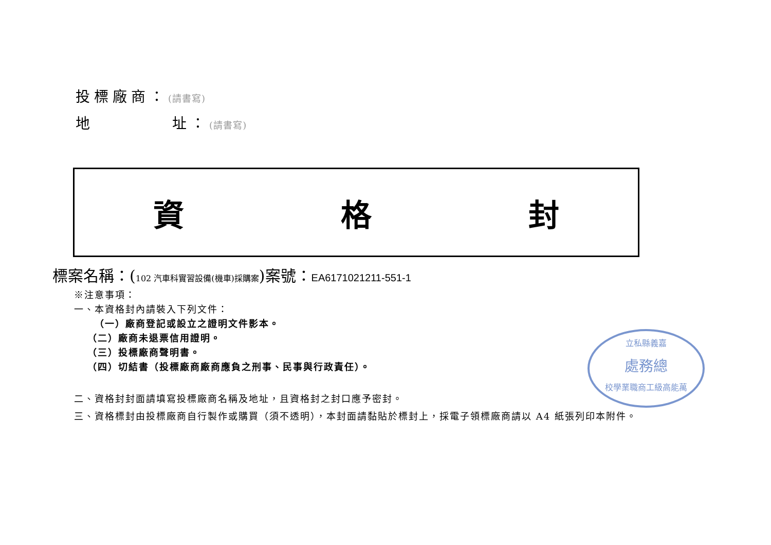投標廠商：(請書寫)
地 址：(請書寫)
資 格 封
標案名稱：(102 汽車科實習設備(機車)採購案)案號：EA6171021211-551-1
※注意事項：
一、本資格封內請裝入下列文件：
（一）廠商登記或設立之證明文件影本。
（二）廠商未退票信用證明。
（三）投標廠商聲明書。
（四）切結書（投標廠商廠商應負之刑事、民事與行政責任）。
二、資格封封面請填寫投標廠商名稱及地址，且資格封之封口應予密封。
三、資格標封由投標廠商自行製作或購買（須不透明），本封面請黏貼於標封上，採電子領標廠商請以 A4 紙張列印本附件。
立私縣義嘉
處務總
校學業職商工級高能萬